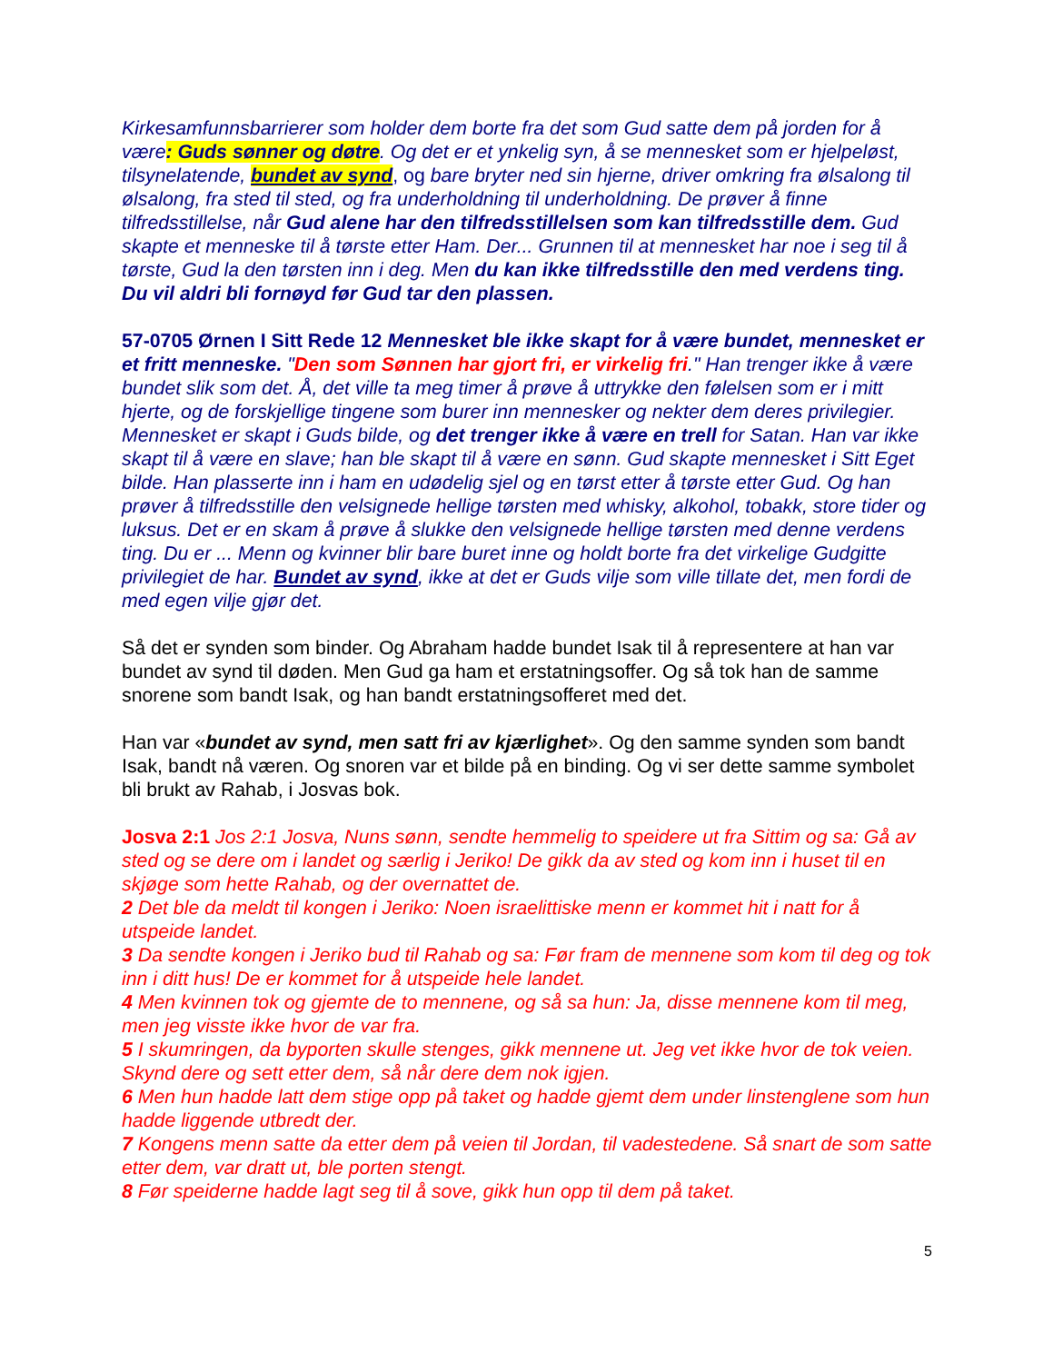Kirkesamfunnsbarrierer som holder dem borte fra det som Gud satte dem på jorden for å være: Guds sønner og døtre. Og det er et ynkelig syn, å se mennesket som er hjelpeløst, tilsynelatende, bundet av synd, og bare bryter ned sin hjerne, driver omkring fra ølsalong til ølsalong, fra sted til sted, og fra underholdning til underholdning. De prøver å finne tilfredsstillelse, når Gud alene har den tilfredsstillelsen som kan tilfredsstille dem. Gud skapte et menneske til å tørste etter Ham. Der... Grunnen til at mennesket har noe i seg til å tørste, Gud la den tørsten inn i deg. Men du kan ikke tilfredsstille den med verdens ting. Du vil aldri bli fornøyd før Gud tar den plassen.
57-0705 Ørnen I Sitt Rede 12 Mennesket ble ikke skapt for å være bundet, mennesket er et fritt menneske. "Den som Sønnen har gjort fri, er virkelig fri." Han trenger ikke å være bundet slik som det. Å, det ville ta meg timer å prøve å uttrykke den følelsen som er i mitt hjerte, og de forskjellige tingene som burer inn mennesker og nekter dem deres privilegier. Mennesket er skapt i Guds bilde, og det trenger ikke å være en trell for Satan. Han var ikke skapt til å være en slave; han ble skapt til å være en sønn. Gud skapte mennesket i Sitt Eget bilde. Han plasserte inn i ham en udødelig sjel og en tørst etter å tørste etter Gud. Og han prøver å tilfredsstille den velsignede hellige tørsten med whisky, alkohol, tobakk, store tider og luksus. Det er en skam å prøve å slukke den velsignede hellige tørsten med denne verdens ting. Du er ... Menn og kvinner blir bare buret inne og holdt borte fra det virkelige Gudgitte privilegiet de har. Bundet av synd, ikke at det er Guds vilje som ville tillate det, men fordi de med egen vilje gjør det.
Så det er synden som binder. Og Abraham hadde bundet Isak til å representere at han var bundet av synd til døden. Men Gud ga ham et erstatningsoffer. Og så tok han de samme snorene som bandt Isak, og han bandt erstatningsofferet med det.
Han var «bundet av synd, men satt fri av kjærlighet». Og den samme synden som bandt Isak, bandt nå væren. Og snoren var et bilde på en binding. Og vi ser dette samme symbolet bli brukt av Rahab, i Josvas bok.
Josva 2:1 Jos 2:1 Josva, Nuns sønn, sendte hemmelig to speidere ut fra Sittim og sa: Gå av sted og se dere om i landet og særlig i Jeriko! De gikk da av sted og kom inn i huset til en skjøge som hette Rahab, og der overnattet de.
2 Det ble da meldt til kongen i Jeriko: Noen israelittiske menn er kommet hit i natt for å utspeide landet.
3 Da sendte kongen i Jeriko bud til Rahab og sa: Før fram de mennene som kom til deg og tok inn i ditt hus! De er kommet for å utspeide hele landet.
4 Men kvinnen tok og gjemte de to mennene, og så sa hun: Ja, disse mennene kom til meg, men jeg visste ikke hvor de var fra.
5 I skumringen, da byporten skulle stenges, gikk mennene ut. Jeg vet ikke hvor de tok veien. Skynd dere og sett etter dem, så når dere dem nok igjen.
6 Men hun hadde latt dem stige opp på taket og hadde gjemt dem under linstenglene som hun hadde liggende utbredt der.
7 Kongens menn satte da etter dem på veien til Jordan, til vadestedene. Så snart de som satte etter dem, var dratt ut, ble porten stengt.
8 Før speiderne hadde lagt seg til å sove, gikk hun opp til dem på taket.
5